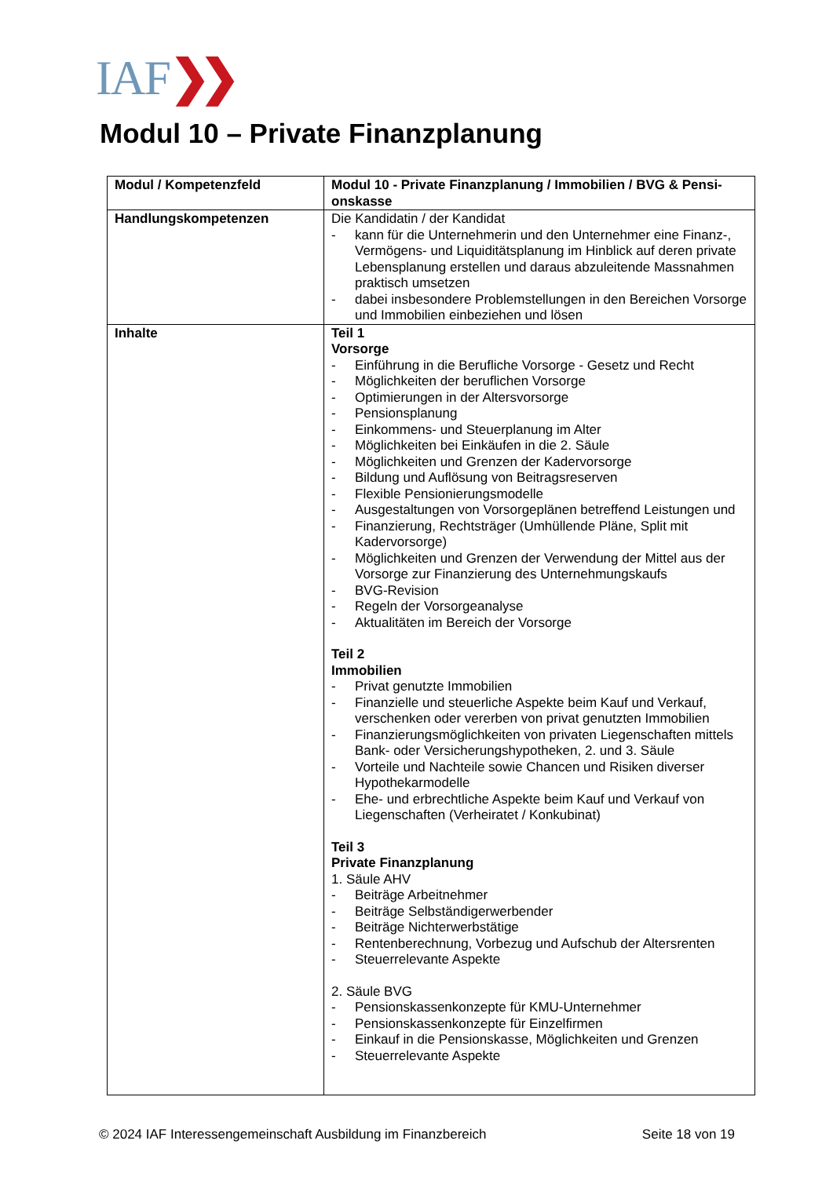IAF❯❯
Modul 10 – Private Finanzplanung
| Modul / Kompetenzfeld | Modul 10 - Private Finanzplanung / Immobilien / BVG & Pensi-onskasse |
| Handlungskompetenzen | Die Kandidatin / der Kandidat - kann für die Unternehmerin und den Unternehmer eine Finanz-, Vermögens- und Liquiditätsplanung im Hinblick auf deren private Lebensplanung erstellen und daraus abzuleitende Massnahmen praktisch umsetzen - dabei insbesondere Problemstellungen in den Bereichen Vorsorge und Immobilien einbeziehen und lösen |
| Inhalte | Teil 1 Vorsorge - Einführung in die Berufliche Vorsorge - Gesetz und Recht - Möglichkeiten der beruflichen Vorsorge - Optimierungen in der Altersvorsorge - Pensionsplanung - Einkommens- und Steuerplanung im Alter - Möglichkeiten bei Einkäufen in die 2. Säule - Möglichkeiten und Grenzen der Kadervorsorge - Bildung und Auflösung von Beitragsreserven - Flexible Pensionierungsmodelle - Ausgestaltungen von Vorsorgeplänen betreffend Leistungen und - Finanzierung, Rechtsträger (Umhüllende Pläne, Split mit Kadervorsorge) - Möglichkeiten und Grenzen der Verwendung der Mittel aus der Vorsorge zur Finanzierung des Unternehmungskaufs - BVG-Revision - Regeln der Vorsorgeanalyse - Aktualitäten im Bereich der Vorsorge Teil 2 Immobilien - Privat genutzte Immobilien - Finanzielle und steuerliche Aspekte beim Kauf und Verkauf, verschenken oder vererben von privat genutzten Immobilien - Finanzierungsmöglichkeiten von privaten Liegenschaften mittels Bank- oder Versicherungshypotheken, 2. und 3. Säule - Vorteile und Nachteile sowie Chancen und Risiken diverser Hypothekarmodelle - Ehe- und erbrechtliche Aspekte beim Kauf und Verkauf von Liegenschaften (Verheiratet / Konkubinat) Teil 3 Private Finanzplanung 1. Säule AHV - Beiträge Arbeitnehmer - Beiträge Selbständigerwerbender - Beiträge Nichterwerbstätige - Rentenberechnung, Vorbezug und Aufschub der Altersrenten - Steuerrelevante Aspekte 2. Säule BVG - Pensionskassenkonzepte für KMU-Unternehmer - Pensionskassenkonzepte für Einzelfirmen - Einkauf in die Pensionskasse, Möglichkeiten und Grenzen - Steuerrelevante Aspekte |
© 2024 IAF Interessengemeinschaft Ausbildung im Finanzbereich Seite 18 von 19